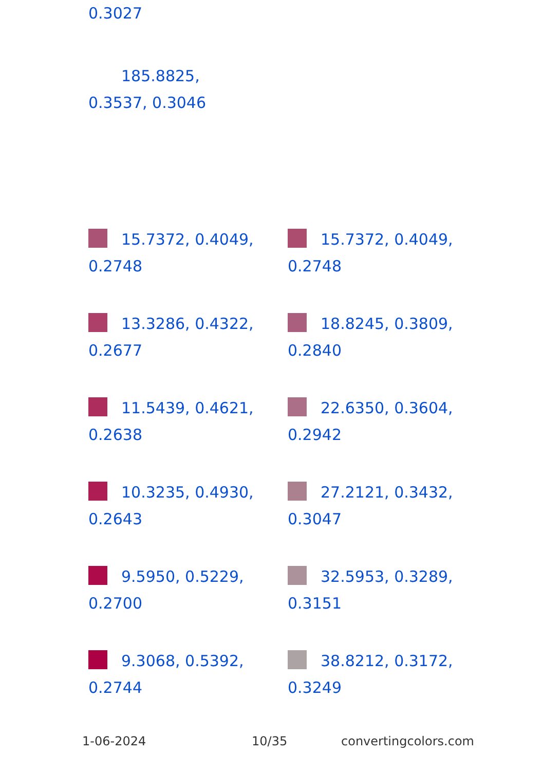0.3027
185.8825, 0.3537, 0.3046
15.7372, 0.4049, 0.2748
15.7372, 0.4049, 0.2748
13.3286, 0.4322, 0.2677
18.8245, 0.3809, 0.2840
11.5439, 0.4621, 0.2638
22.6350, 0.3604, 0.2942
10.3235, 0.4930, 0.2643
27.2121, 0.3432, 0.3047
9.5950, 0.5229, 0.2700
32.5953, 0.3289, 0.3151
9.3068, 0.5392, 0.2744
38.8212, 0.3172, 0.3249
1-06-2024 10/35 convertingcolors.com